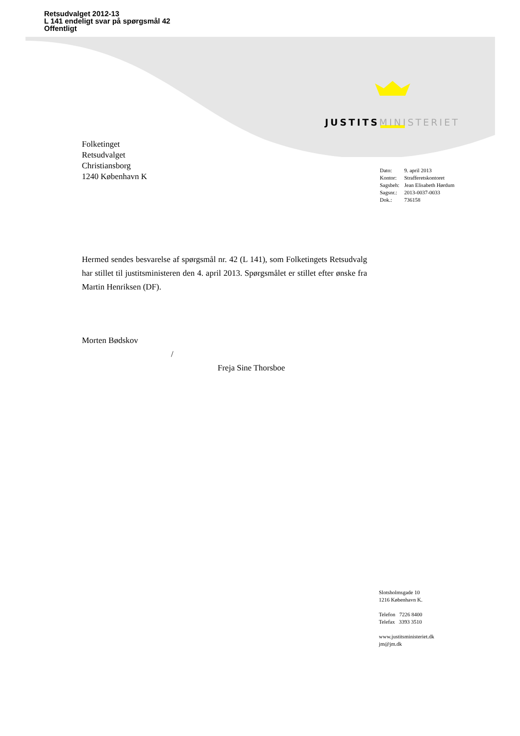Retsudvalget 2012-13
L 141 endeligt svar på spørgsmål 42
Offentligt
JUSTITS MINISTERIET
Folketinget
Retsudvalget
Christiansborg
1240 København K
| Dato: | 9. april 2013 |
| Kontor: | Strafferetskontoret |
| Sagsbeh: | Jean Elisabeth Hørdum |
| Sagsnr.: | 2013-0037-0033 |
| Dok.: | 736158 |
Hermed sendes besvarelse af spørgsmål nr. 42 (L 141), som Folketingets Retsudvalg har stillet til justitsministeren den 4. april 2013. Spørgsmålet er stillet efter ønske fra Martin Henriksen (DF).
Morten Bødskov
/
Freja Sine Thorsboe
Slotsholmsgade 10
1216 København K.
Telefon 7226 8400
Telefax 3393 3510
www.justitsministeriet.dk
jm@jm.dk